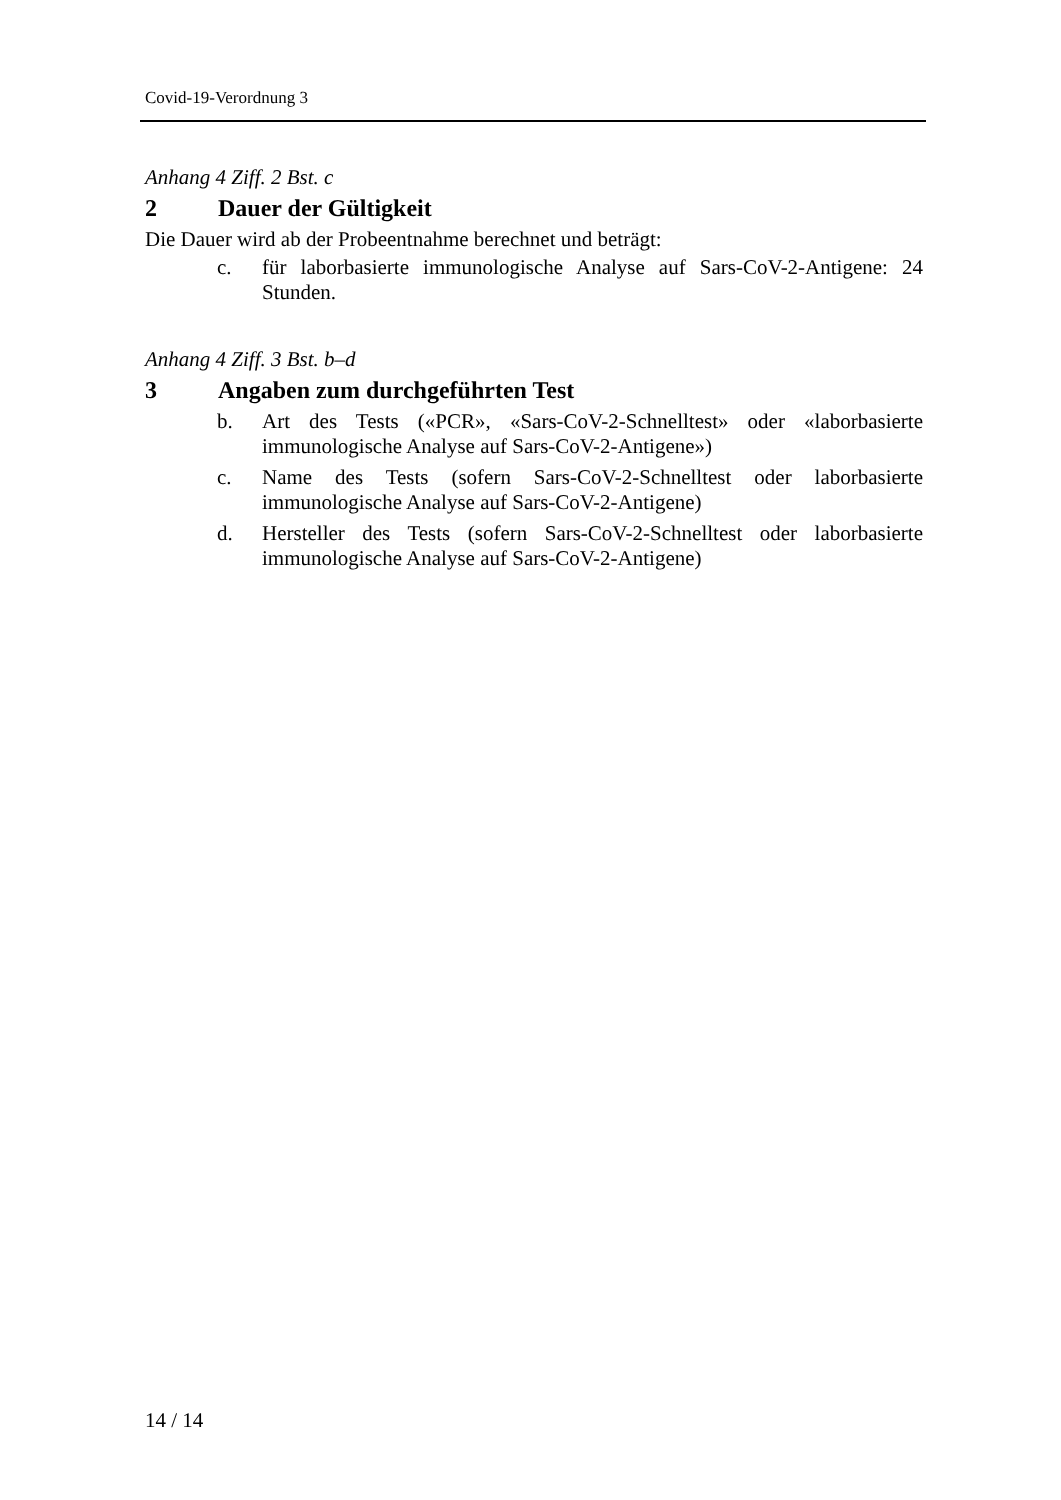Covid-19-Verordnung 3
Anhang 4 Ziff. 2 Bst. c
2 Dauer der Gültigkeit
Die Dauer wird ab der Probeentnahme berechnet und beträgt:
c. für laborbasierte immunologische Analyse auf Sars-CoV-2-Antigene: 24 Stunden.
Anhang 4 Ziff. 3 Bst. b–d
3 Angaben zum durchgeführten Test
b. Art des Tests («PCR», «Sars-CoV-2-Schnelltest» oder «laborbasierte immunologische Analyse auf Sars-CoV-2-Antigene»)
c. Name des Tests (sofern Sars-CoV-2-Schnelltest oder laborbasierte immunologische Analyse auf Sars-CoV-2-Antigene)
d. Hersteller des Tests (sofern Sars-CoV-2-Schnelltest oder laborbasierte immunologische Analyse auf Sars-CoV-2-Antigene)
14 / 14